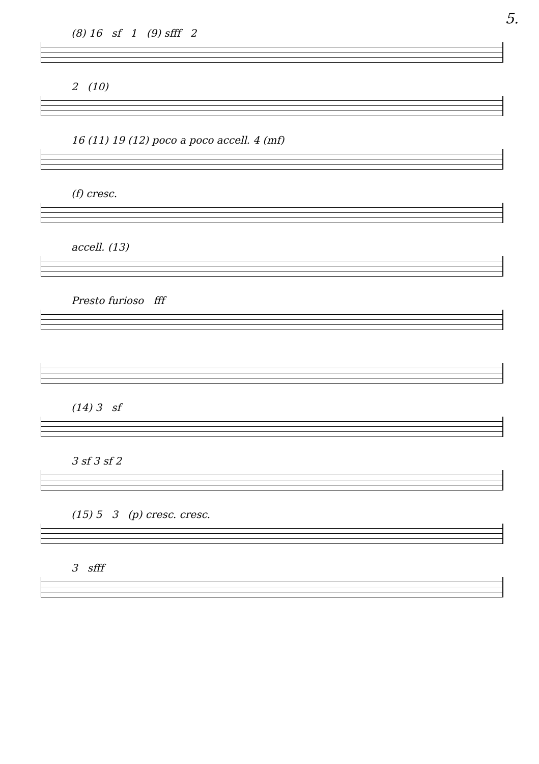5.
(8) 16 sf 1 (9) sfff 2
2 (10)
16 (11) 19 (12) poco a poco accell. 4 (mf)
(f) cresc.
accell. (13)
Presto furioso fff
(14) 3 sf
3 sf 3 sf 2
(15) 5 3 (p) cresc. cresc.
3 sfff